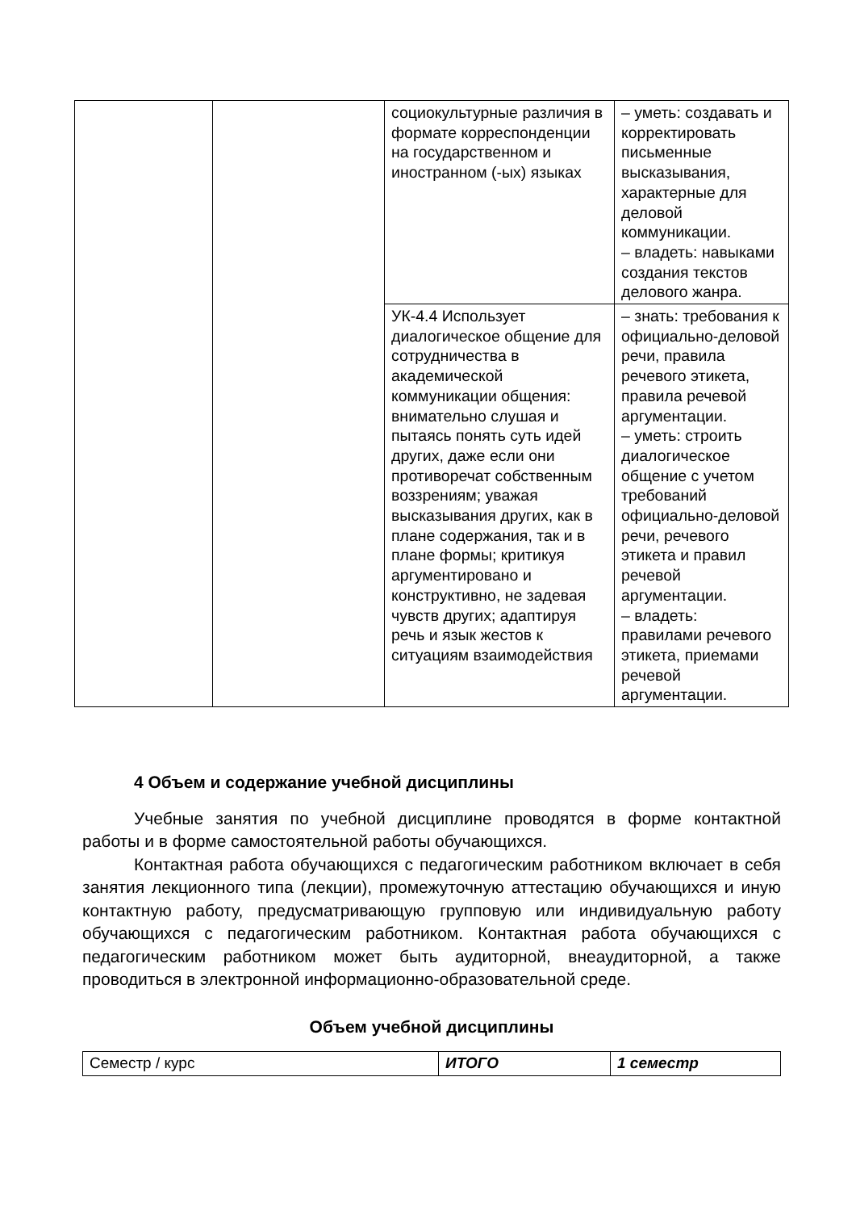| | | социокультурные различия в формате корреспонденции на государственном и иностранном (-ых) языках | – уметь: создавать и корректировать письменные высказывания, характерные для деловой коммуникации. – владеть: навыками создания текстов делового жанра. |
| | | УК-4.4 Использует диалогическое общение для сотрудничества в академической коммуникации общения: внимательно слушая и пытаясь понять суть идей других, даже если они противоречат собственным воззрениям; уважая высказывания других, как в плане содержания, так и в плане формы; критикуя аргументировано и конструктивно, не задевая чувств других; адаптируя речь и язык жестов к ситуациям взаимодействия | – знать: требования к официально-деловой речи, правила речевого этикета, правила речевой аргументации. – уметь: строить диалогическое общение с учетом требований официально-деловой речи, речевого этикета и правил речевой аргументации. – владеть: правилами речевого этикета, приемами речевой аргументации. |
4 Объем и содержание учебной дисциплины
Учебные занятия по учебной дисциплине проводятся в форме контактной работы и в форме самостоятельной работы обучающихся.
Контактная работа обучающихся с педагогическим работником включает в себя занятия лекционного типа (лекции), промежуточную аттестацию обучающихся и иную контактную работу, предусматривающую групповую или индивидуальную работу обучающихся с педагогическим работником. Контактная работа обучающихся с педагогическим работником может быть аудиторной, внеаудиторной, а также проводиться в электронной информационно-образовательной среде.
Объем учебной дисциплины
| Семестр / курс | ИТОГО | 1 семестр |